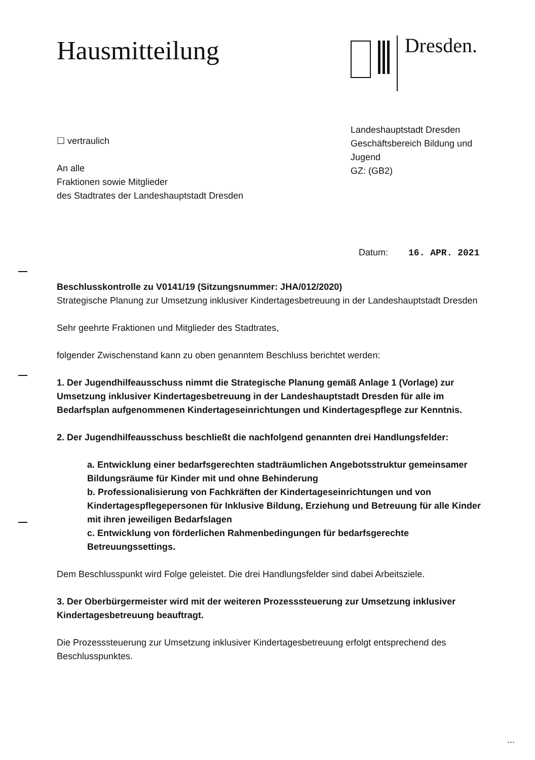Hausmitteilung
Dresden.
☐ vertraulich
An alle
Fraktionen sowie Mitglieder
des Stadtrates der Landeshauptstadt Dresden
Landeshauptstadt Dresden
Geschäftsbereich Bildung und Jugend
GZ: (GB2)
Datum: 16. APR. 2021
Beschlusskontrolle zu V0141/19 (Sitzungsnummer: JHA/012/2020)
Strategische Planung zur Umsetzung inklusiver Kindertagesbetreuung in der Landeshauptstadt Dresden
Sehr geehrte Fraktionen und Mitglieder des Stadtrates,
folgender Zwischenstand kann zu oben genanntem Beschluss berichtet werden:
1. Der Jugendhilfeausschuss nimmt die Strategische Planung gemäß Anlage 1 (Vorlage) zur Umsetzung inklusiver Kindertagesbetreuung in der Landeshauptstadt Dresden für alle im Bedarfsplan aufgenommenen Kindertageseinrichtungen und Kindertagespflege zur Kenntnis.
2. Der Jugendhilfeausschuss beschließt die nachfolgend genannten drei Handlungsfelder:
a. Entwicklung einer bedarfsgerechten stadträumlichen Angebotsstruktur gemeinsamer Bildungsräume für Kinder mit und ohne Behinderung
b. Professionalisierung von Fachkräften der Kindertageseinrichtungen und von Kindertagespflegepersonen für Inklusive Bildung, Erziehung und Betreuung für alle Kinder mit ihren jeweiligen Bedarfslagen
c. Entwicklung von förderlichen Rahmenbedingungen für bedarfsgerechte Betreuungssettings.
Dem Beschlusspunkt wird Folge geleistet. Die drei Handlungsfelder sind dabei Arbeitsziele.
3. Der Oberbürgermeister wird mit der weiteren Prozesssteuerung zur Umsetzung inklusiver Kindertagesbetreuung beauftragt.
Die Prozesssteuerung zur Umsetzung inklusiver Kindertagesbetreuung erfolgt entsprechend des Beschlusspunktes.
...